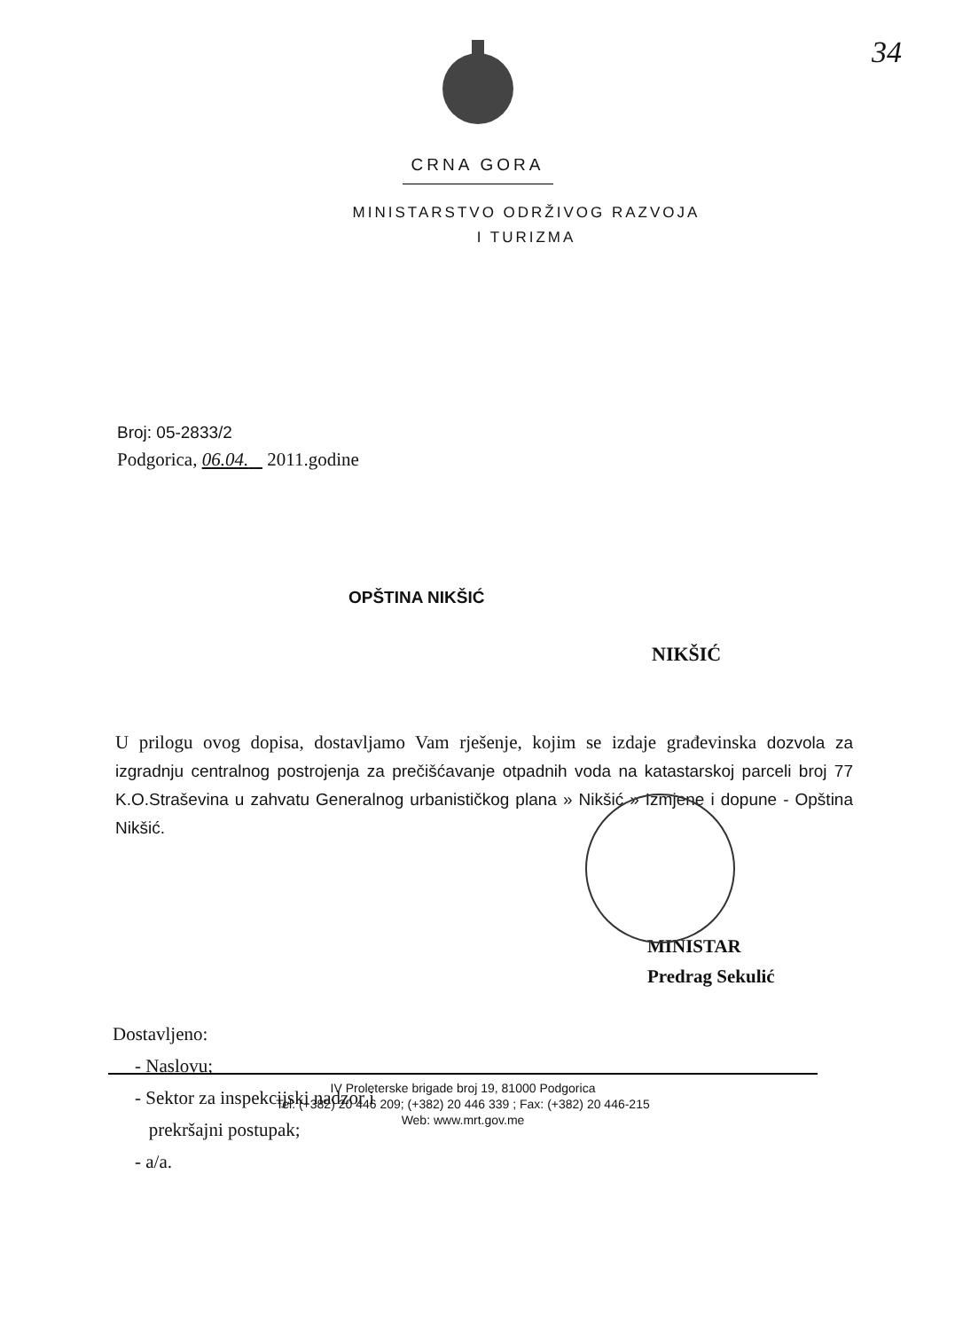34
CRNA GORA
MINISTARSTVO ODRŽIVOG RAZVOJA
I TURIZMA
Broj: 05-2833/2
Podgorica, 06.04. 2011.godine
OPŠTINA NIKŠIĆ
NIKŠIĆ
U prilogu ovog dopisa, dostavljamo Vam rješenje, kojim se izdaje građevinska dozvola za izgradnju centralnog postrojenja za prečišćavanje otpadnih voda na katastarskoj parceli broj 77 K.O.Straševina u zahvatu Generalnog urbanističkog plana » Nikšić » Izmjene i dopune - Opština Nikšić.
MINISTAR
Predrag Sekulić
Dostavljeno:
- Naslovu;
- Sektor za inspekcijski nadzor i
prekršajni postupak;
- a/a.
IV Proleterske brigade broj 19, 81000 Podgorica
Tel: (+382) 20 446 209; (+382) 20 446 339 ; Fax: (+382) 20 446-215
Web: www.mrt.gov.me